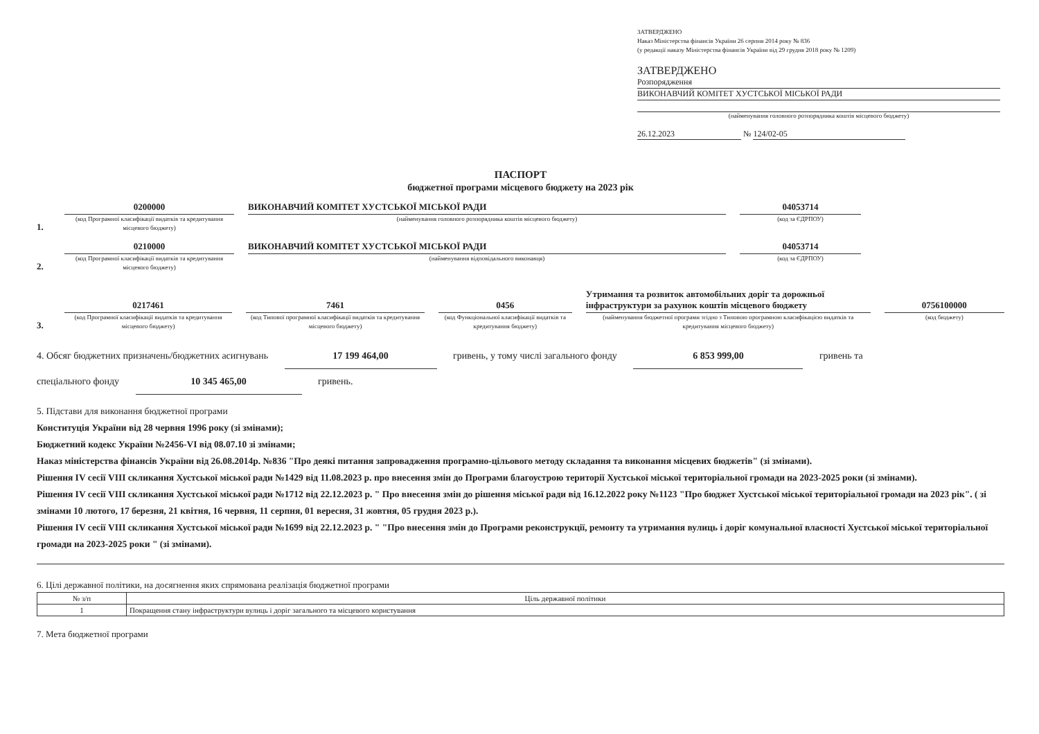ЗАТВЕРДЖЕНО
Наказ Міністерства фінансів України 26 серпня 2014 року № 836
(у редакції наказу Міністерства фінансів України від 29 грудня 2018 року № 1209)
ЗАТВЕРДЖЕНО
Розпорядження
ВИКОНАВЧИЙ КОМІТЕТ ХУСТСЬКОЇ МІСЬКОЇ РАДИ
(найменування головного розпорядника коштів місцевого бюджету)
26.12.2023 № 124/02-05
ПАСПОРТ
бюджетної програми місцевого бюджету на 2023 рік
1.
0200000
(код Програмної класифікації видатків та кредитування місцевого бюджету)
ВИКОНАВЧИЙ КОМІТЕТ ХУСТСЬКОЇ МІСЬКОЇ РАДИ
(найменування головного розпорядника коштів місцевого бюджету)
04053714
(код за ЄДРПОУ)
2.
0210000
(код Програмної класифікації видатків та кредитування місцевого бюджету)
ВИКОНАВЧИЙ КОМІТЕТ ХУСТСЬКОЇ МІСЬКОЇ РАДИ
(найменування відповідального виконавця)
04053714
(код за ЄДРПОУ)
3.
0217461
(код Програмної класифікації видатків та кредитування місцевого бюджету)
7461
(код Типової програмної класифікації видатків та кредитування місцевого бюджету)
0456
(код Функціональної класифікації видатків та кредитування бюджету)
Утримання та розвиток автомобільних доріг та дорожньої інфраструктури за рахунок коштів місцевого бюджету
(найменування бюджетної програми згідно з Типовою програмною класифікацією видатків та кредитування місцевого бюджету)
0756100000
(код бюджету)
4. Обсяг бюджетних призначень/бюджетних асигнувань 17 199 464,00 гривень, у тому числі загального фонду 6 853 999,00 гривень та
спеціального фонду 10 345 465,00 гривень.
5. Підстави для виконання бюджетної програми
Конституція України від 28 червня 1996 року (зі змінами);
Бюджетний кодекс України №2456-VI від 08.07.10 зі змінами;
Наказ міністерства фінансів України від 26.08.2014р. №836 "Про деякі питання запровадження програмно-цільового методу складання та виконання місцевих бюджетів" (зі змінами).
Рішення IV сесії VIII скликання Хустської міської ради №1429 від 11.08.2023 р. про внесення змін до Програми благоустрою території Хустської міської територіальної громади на 2023-2025 роки (зі змінами).
Рішення IV сесії VIII скликання Хустської міської ради №1712 від 22.12.2023 р. " Про внесення змін до рішення міської ради від 16.12.2022 року №1123 "Про бюджет Хустської міської територіальної громади на 2023 рік". ( зі змінами 10 лютого, 17 березня, 21 квітня, 16 червня, 11 серпня, 01 вересня, 31 жовтня, 05 грудня 2023 р.).
Рішення IV сесії VIII скликання Хустської міської ради №1699 від 22.12.2023 р. " "Про внесення змін до Програми реконструкції, ремонту та утримання вулиць і доріг комунальної власності Хустської міської територіальної громади на 2023-2025 роки " (зі змінами).
6. Цілі державної політики, на досягнення яких спрямована реалізація бюджетної програми
| № з/п | Ціль державної політики |
| --- | --- |
| 1 | Покращення стану інфраструктури вулиць і доріг загального та місцевого користування |
7. Мета бюджетної програми